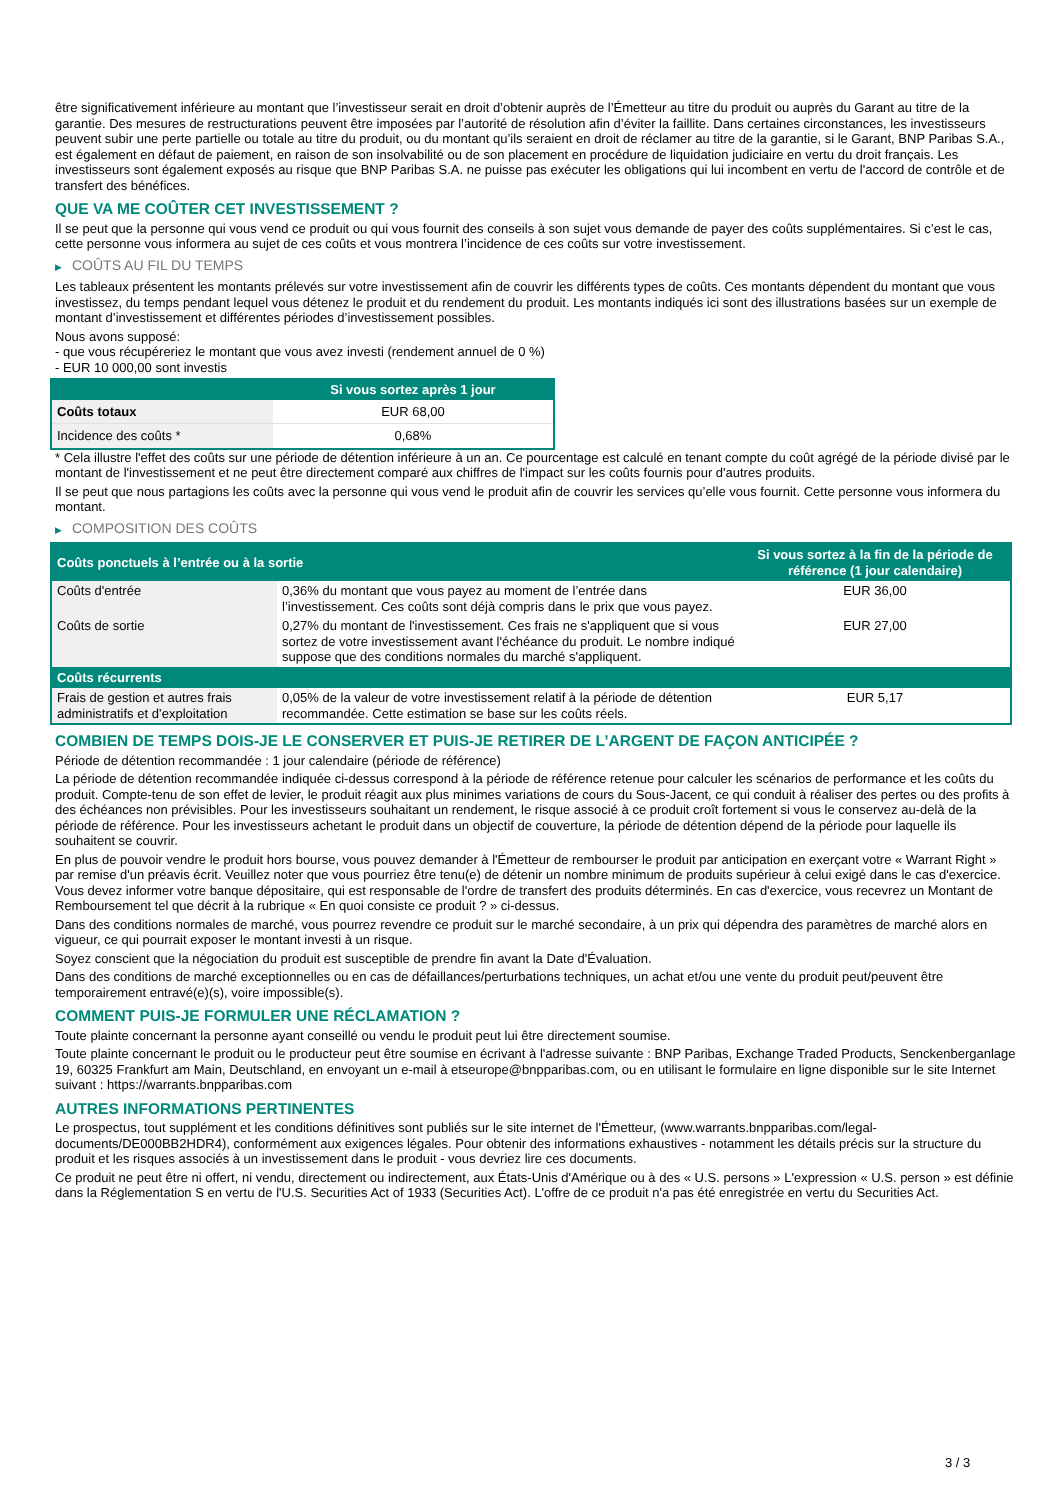être significativement inférieure au montant que l’investisseur serait en droit d’obtenir auprès de l’Émetteur au titre du produit ou auprès du Garant au titre de la garantie. Des mesures de restructurations peuvent être imposées par l’autorité de résolution afin d’éviter la faillite. Dans certaines circonstances, les investisseurs peuvent subir une perte partielle ou totale au titre du produit, ou du montant qu’ils seraient en droit de réclamer au titre de la garantie, si le Garant, BNP Paribas S.A., est également en défaut de paiement, en raison de son insolvabilité ou de son placement en procédure de liquidation judiciaire en vertu du droit français. Les investisseurs sont également exposés au risque que BNP Paribas S.A. ne puisse pas exécuter les obligations qui lui incombent en vertu de l'accord de contrôle et de transfert des bénéfices.
QUE VA ME COÛTER CET INVESTISSEMENT ?
Il se peut que la personne qui vous vend ce produit ou qui vous fournit des conseils à son sujet vous demande de payer des coûts supplémentaires. Si c’est le cas, cette personne vous informera au sujet de ces coûts et vous montrera l’incidence de ces coûts sur votre investissement.
▶ COÛTS AU FIL DU TEMPS
Les tableaux présentent les montants prélevés sur votre investissement afin de couvrir les différents types de coûts. Ces montants dépendent du montant que vous investissez, du temps pendant lequel vous détenez le produit et du rendement du produit. Les montants indiqués ici sont des illustrations basées sur un exemple de montant d’investissement et différentes périodes d’investissement possibles.
Nous avons supposé:
- que vous récupéreriez le montant que vous avez investi (rendement annuel de 0 %)
- EUR 10 000,00 sont investis
| | Si vous sortez après 1 jour |
| --- | --- |
| Coûts totaux | EUR 68,00 |
| Incidence des coûts * | 0,68% |
* Cela illustre l'effet des coûts sur une période de détention inférieure à un an. Ce pourcentage est calculé en tenant compte du coût agrégé de la période divisé par le montant de l'investissement et ne peut être directement comparé aux chiffres de l'impact sur les coûts fournis pour d'autres produits.
Il se peut que nous partagions les coûts avec la personne qui vous vend le produit afin de couvrir les services qu’elle vous fournit. Cette personne vous informera du montant.
▶ COMPOSITION DES COÛTS
| Coûts ponctuels à l’entrée ou à la sortie | | Si vous sortez à la fin de la période de référence (1 jour calendaire) |
| --- | --- | --- |
| Coûts d'entrée | 0,36% du montant que vous payez au moment de l’entrée dans l’investissement. Ces coûts sont déjà compris dans le prix que vous payez. | EUR 36,00 |
| Coûts de sortie | 0,27% du montant de l'investissement. Ces frais ne s'appliquent que si vous sortez de votre investissement avant l'échéance du produit. Le nombre indiqué suppose que des conditions normales du marché s'appliquent. | EUR 27,00 |
| Coûts récurrents | | |
| Frais de gestion et autres frais administratifs et d’exploitation | 0,05% de la valeur de votre investissement relatif à la période de détention recommandée. Cette estimation se base sur les coûts réels. | EUR 5,17 |
COMBIEN DE TEMPS DOIS-JE LE CONSERVER ET PUIS-JE RETIRER DE L’ARGENT DE FAÇON ANTICIPÉE ?
Période de détention recommandée : 1 jour calendaire (période de référence)
La période de détention recommandée indiquée ci-dessus correspond à la période de référence retenue pour calculer les scénarios de performance et les coûts du produit. Compte-tenu de son effet de levier, le produit réagit aux plus minimes variations de cours du Sous-Jacent, ce qui conduit à réaliser des pertes ou des profits à des échéances non prévisibles. Pour les investisseurs souhaitant un rendement, le risque associé à ce produit croît fortement si vous le conservez au-delà de la période de référence. Pour les investisseurs achetant le produit dans un objectif de couverture, la période de détention dépend de la période pour laquelle ils souhaitent se couvrir.
En plus de pouvoir vendre le produit hors bourse, vous pouvez demander à l'Émetteur de rembourser le produit par anticipation en exerçant votre « Warrant Right » par remise d'un préavis écrit. Veuillez noter que vous pourriez être tenu(e) de détenir un nombre minimum de produits supérieur à celui exigé dans le cas d'exercice. Vous devez informer votre banque dépositaire, qui est responsable de l'ordre de transfert des produits déterminés. En cas d'exercice, vous recevrez un Montant de Remboursement tel que décrit à la rubrique « En quoi consiste ce produit ? » ci-dessus.
Dans des conditions normales de marché, vous pourrez revendre ce produit sur le marché secondaire, à un prix qui dépendra des paramètres de marché alors en vigueur, ce qui pourrait exposer le montant investi à un risque.
Soyez conscient que la négociation du produit est susceptible de prendre fin avant la Date d'Évaluation.
Dans des conditions de marché exceptionnelles ou en cas de défaillances/perturbations techniques, un achat et/ou une vente du produit peut/peuvent être temporairement entravé(e)(s), voire impossible(s).
COMMENT PUIS-JE FORMULER UNE RÉCLAMATION ?
Toute plainte concernant la personne ayant conseillé ou vendu le produit peut lui être directement soumise.
Toute plainte concernant le produit ou le producteur peut être soumise en écrivant à l'adresse suivante : BNP Paribas, Exchange Traded Products, Senckenberganlage 19, 60325 Frankfurt am Main, Deutschland, en envoyant un e-mail à etseurope@bnpparibas.com, ou en utilisant le formulaire en ligne disponible sur le site Internet suivant : https://warrants.bnpparibas.com
AUTRES INFORMATIONS PERTINENTES
Le prospectus, tout supplément et les conditions définitives sont publiés sur le site internet de l'Émetteur, (www.warrants.bnpparibas.com/legal-documents/DE000BB2HDR4), conformément aux exigences légales. Pour obtenir des informations exhaustives - notamment les détails précis sur la structure du produit et les risques associés à un investissement dans le produit - vous devriez lire ces documents.
Ce produit ne peut être ni offert, ni vendu, directement ou indirectement, aux États-Unis d'Amérique ou à des « U.S. persons » L'expression « U.S. person » est définie dans la Réglementation S en vertu de l'U.S. Securities Act of 1933 (Securities Act). L'offre de ce produit n'a pas été enregistrée en vertu du Securities Act.
3 / 3